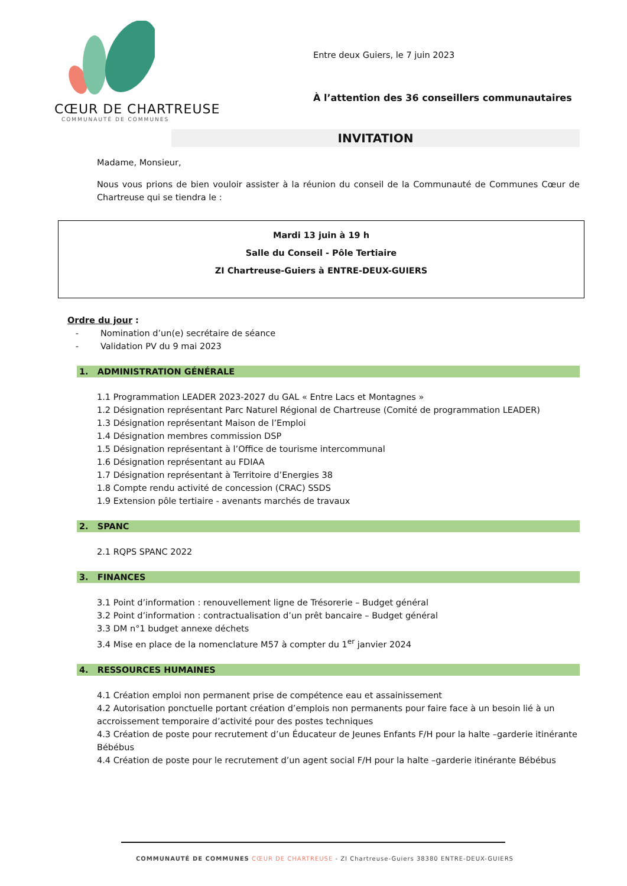CŒUR DE CHARTREUSE
COMMUNAUTÉ DE COMMUNES
Entre deux Guiers, le 7 juin 2023
À l’attention des 36 conseillers communautaires
INVITATION
Madame, Monsieur,
Nous vous prions de bien vouloir assister à la réunion du conseil de la Communauté de Communes Cœur de Chartreuse qui se tiendra le :
Mardi 13 juin à 19 h
Salle du Conseil - Pôle Tertiaire
ZI Chartreuse-Guiers à ENTRE-DEUX-GUIERS
Ordre du jour :
- Nomination d’un(e) secrétaire de séance
- Validation PV du 9 mai 2023
1. ADMINISTRATION GÉNÉRALE
1.1 Programmation LEADER 2023-2027 du GAL « Entre Lacs et Montagnes »
1.2 Désignation représentant Parc Naturel Régional de Chartreuse (Comité de programmation LEADER)
1.3 Désignation représentant Maison de l’Emploi
1.4 Désignation membres commission DSP
1.5 Désignation représentant à l’Office de tourisme intercommunal
1.6 Désignation représentant au FDIAA
1.7 Désignation représentant à Territoire d’Energies 38
1.8 Compte rendu activité de concession (CRAC) SSDS
1.9 Extension pôle tertiaire - avenants marchés de travaux
2. SPANC
2.1 RQPS SPANC 2022
3. FINANCES
3.1 Point d’information : renouvellement ligne de Trésorerie – Budget général
3.2 Point d’information : contractualisation d’un prêt bancaire – Budget général
3.3 DM n°1 budget annexe déchets
3.4 Mise en place de la nomenclature M57 à compter du 1<sup>er</sup> janvier 2024
4. RESSOURCES HUMAINES
4.1 Création emploi non permanent prise de compétence eau et assainissement
4.2 Autorisation ponctuelle portant création d’emplois non permanents pour faire face à un besoin lié à un accroissement temporaire d’activité pour des postes techniques
4.3 Création de poste pour recrutement d’un Éducateur de Jeunes Enfants F/H pour la halte –garderie itinérante Bébébus
4.4 Création de poste pour le recrutement d’un agent social F/H pour la halte –garderie itinérante Bébébus
COMMUNAUTÉ DE COMMUNES CŒUR DE CHARTREUSE - ZI Chartreuse-Guiers 38380 ENTRE-DEUX-GUIERS